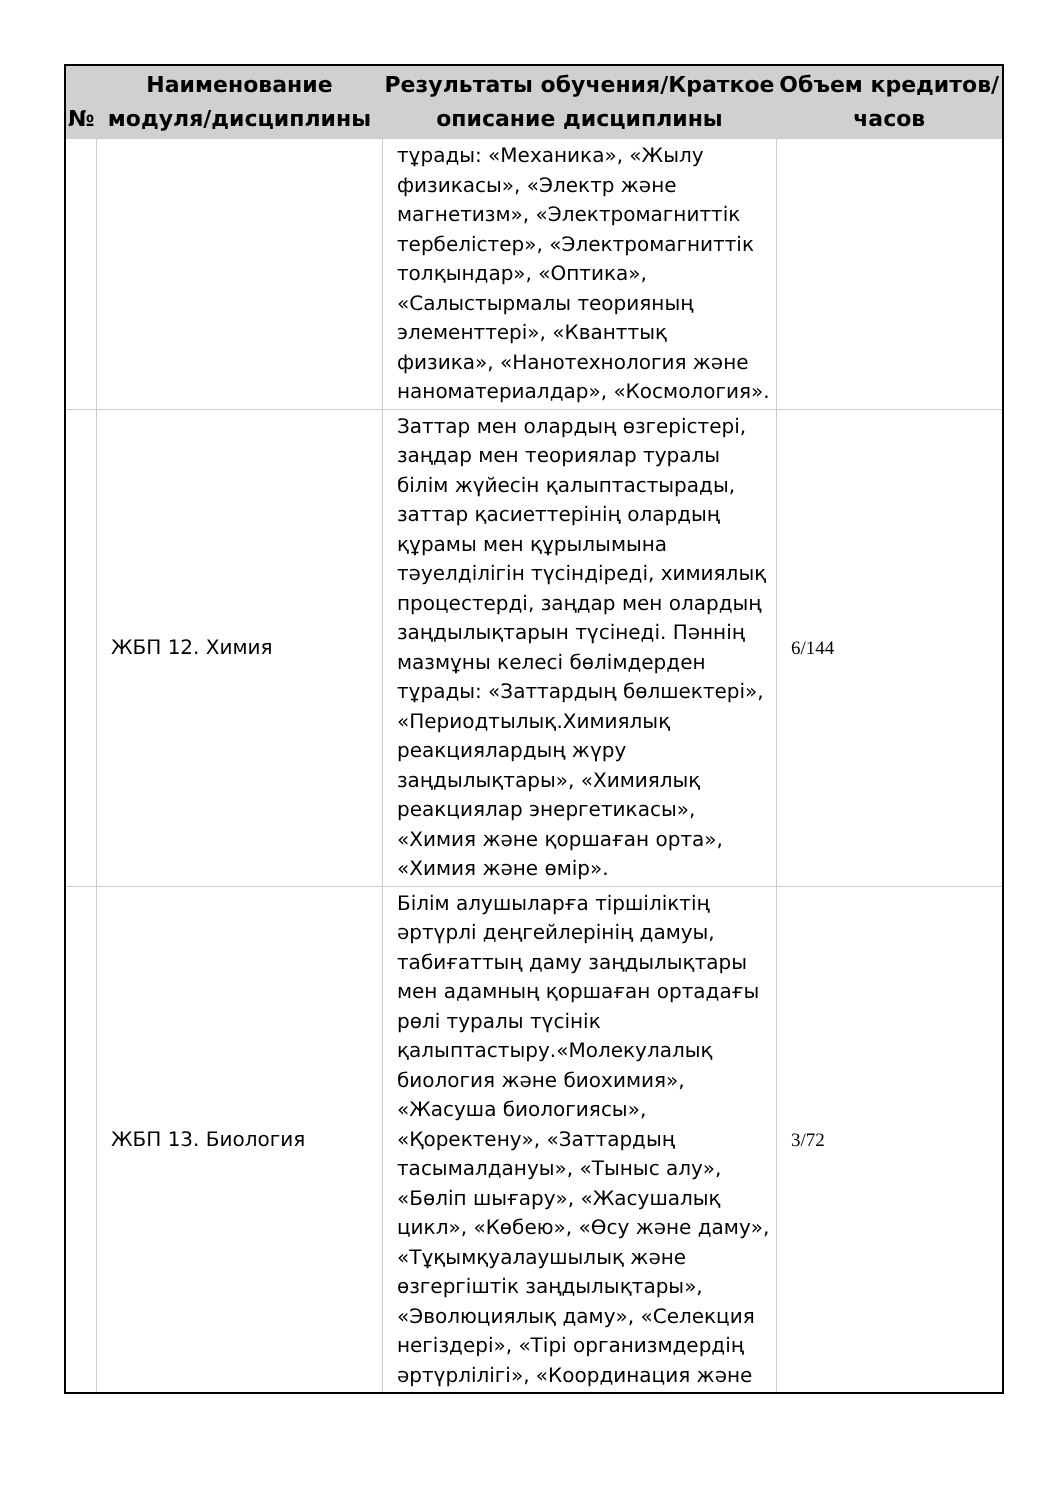| № | Наименование модуля/дисциплины | Результаты обучения/Краткое описание дисциплины | Объем кредитов/часов |
| --- | --- | --- | --- |
| | | тұрады: «Механика», «Жылу физикасы», «Электр және магнетизм», «Электромагниттік тербелістер», «Электромагниттік толқындар», «Оптика», «Салыстырмалы теорияның элементтері», «Кванттық физика», «Нанотехнология және наноматериалдар», «Космология». | |
| | ЖБП 12. Химия | Заттар мен олардың өзгерістері, заңдар мен теориялар туралы білім жүйесін қалыптастырады, заттар қасиеттерінің олардың құрамы мен құрылымына тәуелділігін түсіндіреді, химиялық процестерді, заңдар мен олардың заңдылықтарын түсінеді. Пәннің мазмұны келесі бөлімдерден тұрады: «Заттардың бөлшектері», «Периодтылық.Химиялық реакциялардың жүру заңдылықтары», «Химиялық реакциялар энергетикасы», «Химия және қоршаған орта», «Химия және өмір». | 6/144 |
| | ЖБП 13. Биология | Білім алушыларға тіршіліктің әртүрлі деңгейлерінің дамуы, табиғаттың даму заңдылықтары мен адамның қоршаған ортадағы рөлі туралы түсінік қалыптастыру.«Молекулалық биология және биохимия», «Жасуша биологиясы», «Қоректену», «Заттардың тасымалдануы», «Тыныс алу», «Бөліп шығару», «Жасушалық цикл», «Көбею», «Өсу және даму», «Тұқымқуалаушылық және өзгергіштік заңдылықтары», «Эволюциялық даму», «Селекция негіздері», «Тірі организмдердің әртүрлілігі», «Координация және | 3/72 |